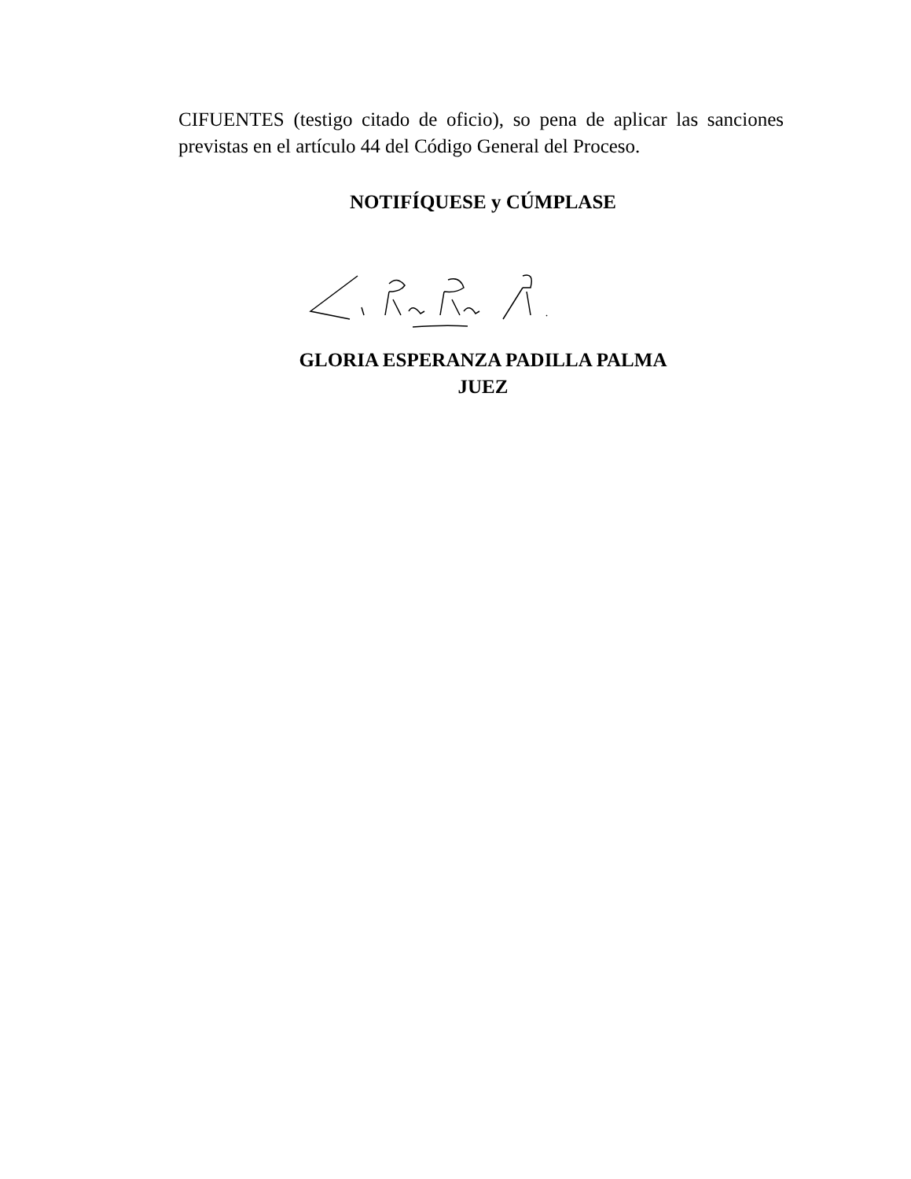CIFUENTES (testigo citado de oficio), so pena de aplicar las sanciones previstas en el artículo 44 del Código General del Proceso.
NOTIFÍQUESE y CÚMPLASE
GLORIA ESPERANZA PADILLA PALMA
JUEZ